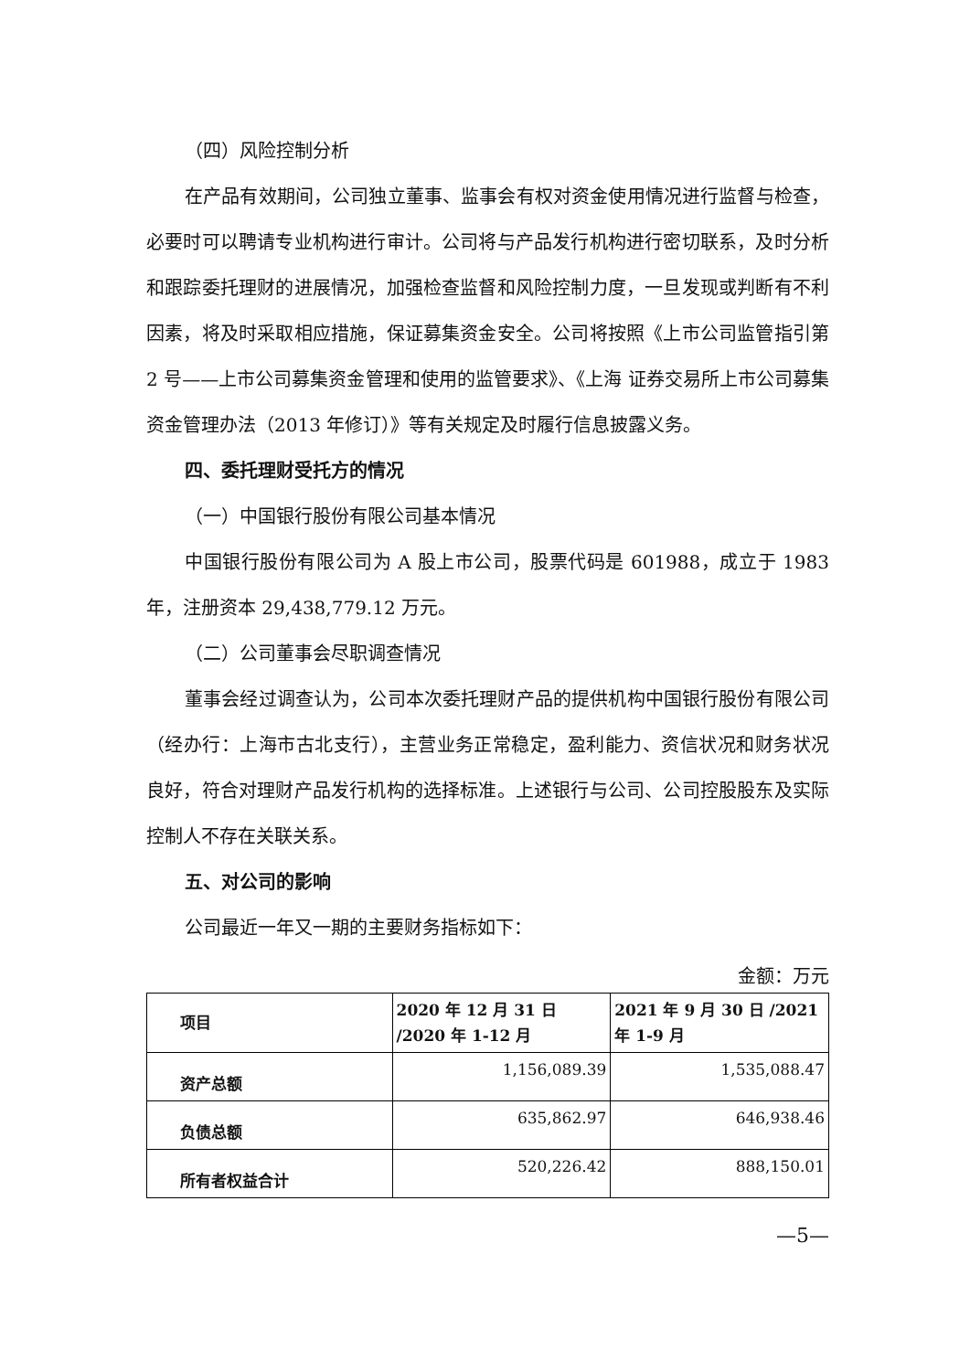（四）风险控制分析
在产品有效期间，公司独立董事、监事会有权对资金使用情况进行监督与检查，必要时可以聘请专业机构进行审计。公司将与产品发行机构进行密切联系，及时分析和跟踪委托理财的进展情况，加强检查监督和风险控制力度，一旦发现或判断有不利因素，将及时采取相应措施，保证募集资金安全。公司将按照《上市公司监管指引第 2 号——上市公司募集资金管理和使用的监管要求》、《上海 证券交易所上市公司募集资金管理办法（2013 年修订）》等有关规定及时履行信息披露义务。
四、委托理财受托方的情况
（一）中国银行股份有限公司基本情况
中国银行股份有限公司为 A 股上市公司，股票代码是 601988，成立于 1983 年，注册资本 29,438,779.12 万元。
（二）公司董事会尽职调查情况
董事会经过调查认为，公司本次委托理财产品的提供机构中国银行股份有限公司（经办行：上海市古北支行），主营业务正常稳定，盈利能力、资信状况和财务状况良好，符合对理财产品发行机构的选择标准。上述银行与公司、公司控股股东及实际控制人不存在关联关系。
五、对公司的影响
公司最近一年又一期的主要财务指标如下：
金额：万元
| 项目 | 2020 年 12 月 31 日 /2020 年 1-12 月 | 2021 年 9 月 30 日 /2021 年 1-9 月 |
| --- | --- | --- |
| 资产总额 | 1,156,089.39 | 1,535,088.47 |
| 负债总额 | 635,862.97 | 646,938.46 |
| 所有者权益合计 | 520,226.42 | 888,150.01 |
—5—